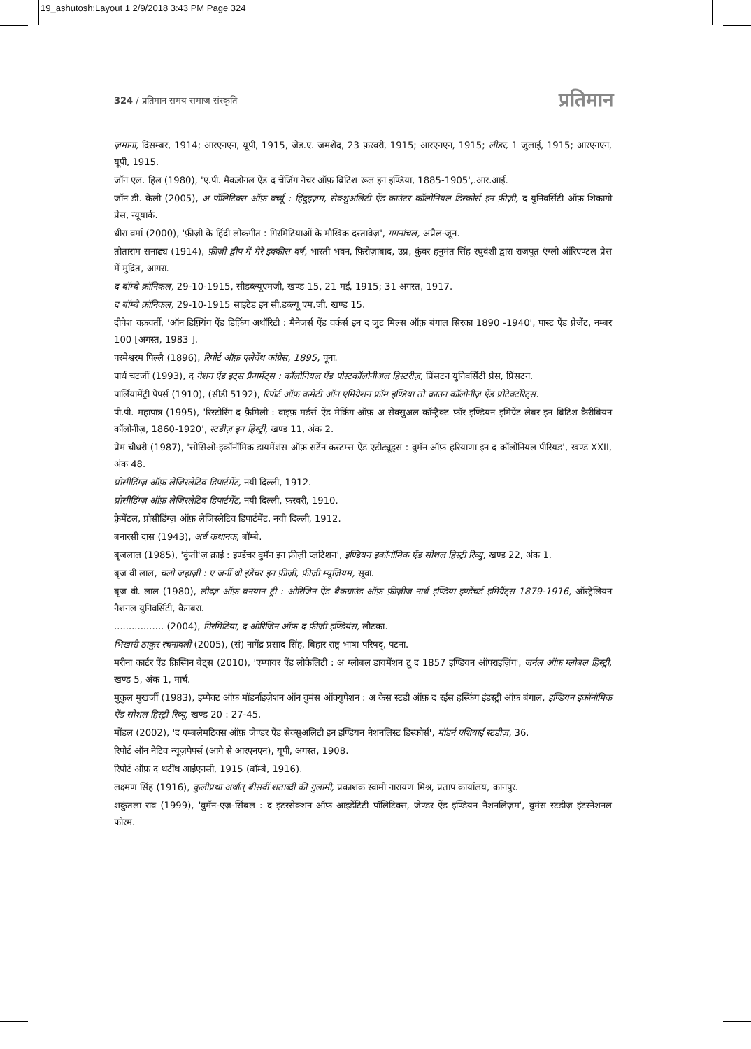19_ashutosh:Layout 1 2/9/2018 3:43 PM Page 324
324 / प्रतिमान समय समाज संस्कृति प्रतिमान
ज़माना, दिसम्बर, 1914; आरएनएन, यूपी, 1915, जेड.ए. जमशेद, 23 फ़रवरी, 1915; आरएनएन, 1915; लीडर, 1 जुलाई, 1915; आरएनएन, यूपी, 1915.
जॉन एल. हिल (1980), 'ए.पी. मैकडोनल ऐंड द चेंजिंग नेचर ऑफ़ ब्रिटिश रूल इन इण्डिया, 1885-1905',.आर.आई.
जॉन डी. केली (2005), अ पॉलिटिक्स ऑफ़ वर्च्यू : हिंदुइज़म, सेक्शुअलिटी ऐंड काउंटर कॉलोनियल डिस्कोर्स इन फ़ीज़ी, द युनिवर्सिटी ऑफ़ शिकागो प्रेस, न्यूयार्क.
धीरा वर्मा (2000), 'फ़ीज़ी के हिंदी लोकगीत : गिरमिटियाओं के मौखिक दस्तावेज़', गगनांचल, अप्रैल-जून.
तोताराम सनाढ्य (1914), फ़ीज़ी द्वीप में मेरे इक्कीस वर्ष, भारती भवन, फ़िरोज़ाबाद, उप्र, कुंवर हनुमंत सिंह रघुवंशी द्वारा राजपूत एंग्लो ऑरिएण्टल प्रेस में मुद्रित, आगरा.
द बॉम्बे क्रॉनिकल, 29-10-1915, सीडब्ल्यूएमजी, खण्ड 15, 21 मई, 1915; 31 अगस्त, 1917.
द बॉम्बे क्रॉनिकल, 29-10-1915 साइटेड इन सी.डब्ल्यू एम.जी. खण्ड 15.
दीपेश चक्रवर्ती, 'ऑन डिफ़्यिंग ऐंड डिफ़िंग अथॉरिटी : मैनेजर्स ऐंड वर्कर्स इन द जुट मिल्स ऑफ़ बंगाल सिरका 1890 -1940', पास्ट ऐंड प्रेजेंट, नम्बर 100 [अगस्त, 1983 ].
परमेश्वरम पिल्लै (1896), रिपोर्ट ऑफ़ एलेवेंथ कांग्रेस, 1895, पूना.
पार्थ चटर्जी (1993), द नेशन ऐंड इट्स फ्रैगमेंट्स : कॉलोनियल ऐंड पोस्टकॉलोनीअल हिस्टरीज़, प्रिंसटन युनिवर्सिटी प्रेस, प्रिंसटन.
पार्लियामेंट्री पेपर्स (1910), (सीडी 5192), रिपोर्ट ऑफ़ कमेटी ऑन एमिग्रेशन फ्रॉम इण्डिया तो क्राउन कॉलोनीज़ ऐंड प्रोटेक्टोरेट्स.
पी.पी. महापात्र (1995), 'रिस्टोरिंग द फ़ैमिली : वाइफ़ मर्डर्स ऐंड मेकिंग ऑफ़ अ सेक्सुअल कॉन्ट्रैक्ट फ़ॉर इण्डियन इमिग्रेंट लेबर इन ब्रिटिश कैरीबियन कॉलोनीज़, 1860-1920', स्टडीज़ इन हिस्ट्री, खण्ड 11, अंक 2.
प्रेम चौधरी (1987), 'सोसिओ-इकॉनॉमिक डायमेंशंस ऑफ़ सर्टेन कस्टम्स ऐंड एटीट्यूड्स : वुमॅन ऑफ़ हरियाणा इन द कॉलोनियल पीरियड', खण्ड XXII, अंक 48.
प्रोसीडिंग्ज़ ऑफ़ लेजिस्लेटिव डिपार्टमेंट, नयी दिल्ली, 1912.
प्रोसीडिंग्ज़ ऑफ़ लेजिस्लेटिव डिपार्टमेंट, नयी दिल्ली, फ़रवरी, 1910.
फ़्रेमेंटल, प्रोसीडिंग्ज़ ऑफ़ लेजिस्लेटिव डिपार्टमेंट, नयी दिल्ली, 1912.
बनारसी दास (1943), अर्ध कथानक, बॉम्बे.
बृजलाल (1985), 'कुंती'ज़ क्राई : इण्डेंचर वुमॅन इन फ़ीज़ी प्लांटेशन', इण्डियन इकॉनॉमिक ऐंड सोशल हिस्ट्री रिव्यु, खण्ड 22, अंक 1.
बृज वी लाल, चलो जहाज़ी : ए जर्नी थ्रो इंडेंचर इन फ़ीज़ी, फ़ीज़ी म्यूज़ियम, सूवा.
बृज वी. लाल (1980), लीव्ज़ ऑफ़ बनयान ट्री : ओरिजिन ऐंड बैकग्राउंड ऑफ़ फ़ीज़ीज नार्थ इण्डिया इण्डेंचर्ड इमिग्रैंट्स 1879-1916, ऑस्ट्रेलियन नैशनल युनिवर्सिटी, कैनबरा.
................. (2004), गिरमिटिया, द ओरिजिन ऑफ़ द फ़ीज़ी इण्डियंस, लौटका.
भिखारी ठाकुर रचनावली (2005), (सं) नागेंद्र प्रसाद सिंह, बिहार राष्ट्र भाषा परिषद्, पटना.
मरीना कार्टर ऐंड क्रिस्पिन बेट्स (2010), 'एम्पायर ऐंड लोकैलिटी : अ ग्लोबल डायमेंशन टू द 1857 इण्डियन ऑपराइज़िंग', जर्नल ऑफ़ ग्लोबल हिस्ट्री, खण्ड 5, अंक 1, मार्च.
मुकुल मुखर्जी (1983), इम्पैक्ट ऑफ़ मॉडर्नाइज़ेशन ऑन वुमंस ऑक्युपेशन : अ केस स्टडी ऑफ़ द रईस हस्किंग इंडस्ट्री ऑफ़ बंगाल, इण्डियन इकॉनॉमिक ऐंड सोशल हिस्ट्री रिव्यू, खण्ड 20 : 27-45.
मोंडल (2002), 'द एम्बलेमटिक्स ऑफ़ जेण्डर ऐंड सेक्सुअलिटी इन इण्डियन नैशनलिस्ट डिस्कोर्स', मॉडर्न एशियाई स्टडीज़, 36.
रिपोर्ट ऑन नेटिव न्यूज़पेपर्स (आगे से आरएनएन), यूपी, अगस्त, 1908.
रिपोर्ट ऑफ़ द थर्टींथ आईएनसी, 1915 (बॉम्बे, 1916).
लक्ष्मण सिंह (1916), कुलीप्रथा अर्थात् बीसवीं शताब्दी की गुलामी, प्रकाशक स्वामी नारायण मिश्र, प्रताप कार्यालय, कानपुर.
शकुंतला राव (1999), 'वुमॅन-एज़-सिंबल : द इंटरसेक्शन ऑफ़ आइडेंटिटी पॉलिटिक्स, जेण्डर ऐंड इण्डियन नैशनलिज़म', वुमंस स्टडीज़ इंटरनेशनल फोरम.